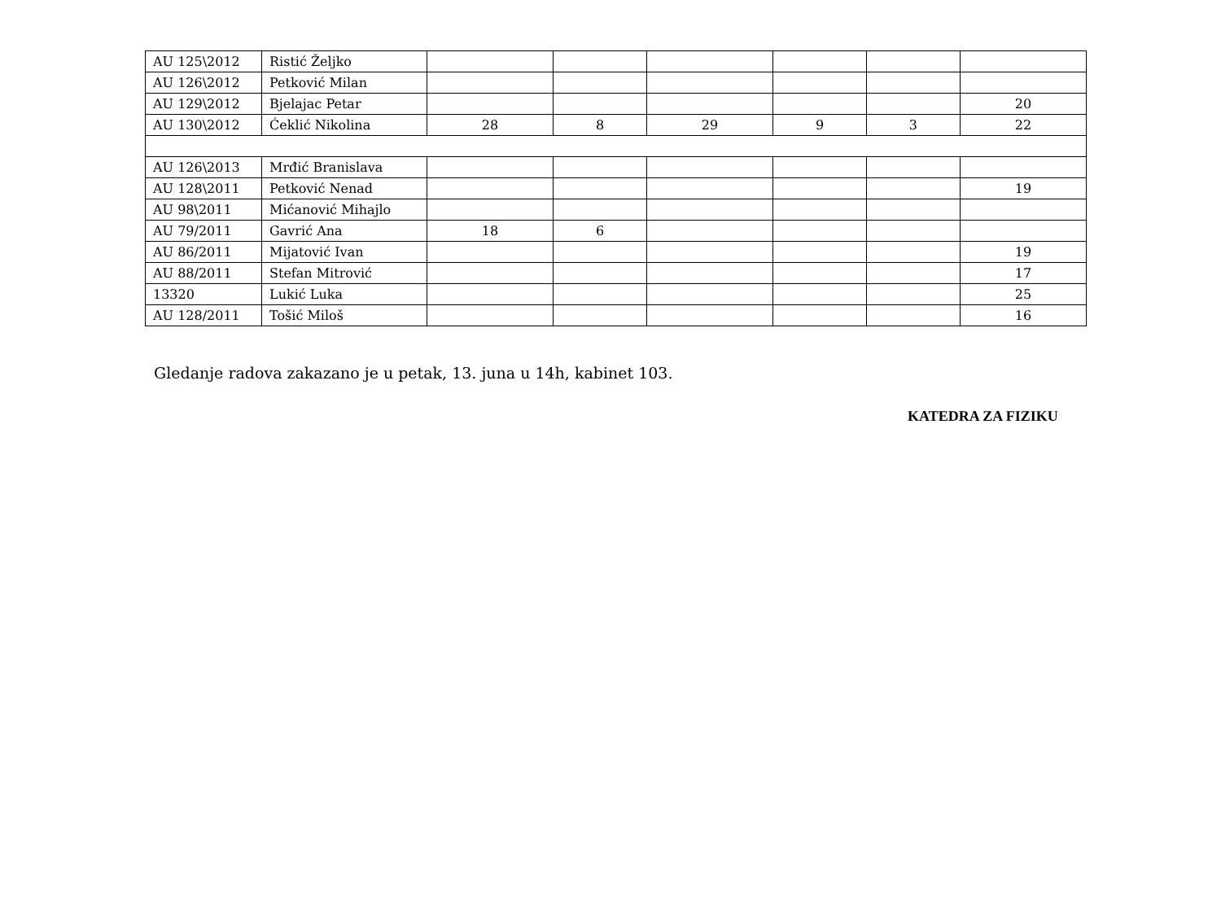| AU 125\2012 | Ristić Željko | | | | | | |
| AU 126\2012 | Petković Milan | | | | | | |
| AU 129\2012 | Bjelajac Petar | | | | | | 20 |
| AU 130\2012 | Ćeklić Nikolina | 28 | 8 | 29 | 9 | 3 | 22 |
| AU 126\2013 | Mrđić Branislava | | | | | | |
| AU 128\2011 | Petković Nenad | | | | | | 19 |
| AU 98\2011 | Mićanović Mihajlo | | | | | | |
| AU 79/2011 | Gavrić Ana | 18 | 6 | | | | |
| AU 86/2011 | Mijatović Ivan | | | | | | 19 |
| AU 88/2011 | Stefan Mitrović | | | | | | 17 |
| 13320 | Lukić Luka | | | | | | 25 |
| AU 128/2011 | Tošić Miloš | | | | | | 16 |
Gledanje radova zakazano je u petak, 13. juna u 14h, kabinet 103.
KATEDRA ZA FIZIKU